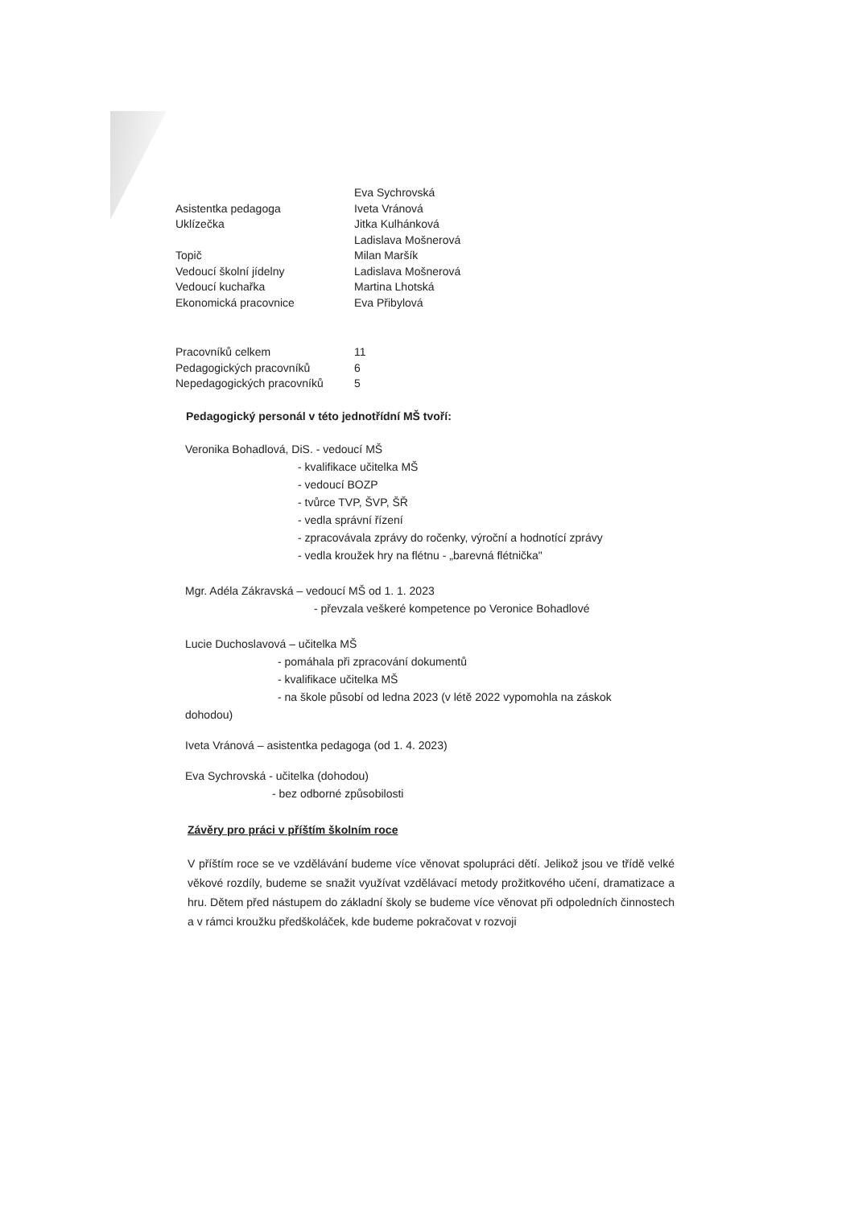| | Eva Sychrovská |
| Asistentka pedagoga | Iveta Vránová |
| Uklízečka | Jitka Kulhánková |
| | Ladislava Mošnerová |
| Topič | Milan Maršík |
| Vedoucí školní jídelny | Ladislava Mošnerová |
| Vedoucí kuchařka | Martina Lhotská |
| Ekonomická pracovnice | Eva Přibylová |
| Pracovníků celkem | 11 |
| Pedagogických pracovníků | 6 |
| Nepedagogických pracovníků | 5 |
Pedagogický personál v této jednotřídní MŠ tvoří:
Veronika Bohadlová, DiS. - vedoucí MŠ
- kvalifikace učitelka MŠ
- vedoucí BOZP
- tvůrce TVP, ŠVP, ŠŘ
- vedla správní řízení
- zpracovávala zprávy do ročenky, výroční a hodnotící zprávy
- vedla kroužek hry na flétnu - „barevná flétnička"
Mgr. Adéla Zákravská – vedoucí MŠ od 1. 1. 2023
- převzala veškeré kompetence po Veronice Bohadlové
Lucie Duchoslavová – učitelka MŠ
- pomáhala při zpracování dokumentů
- kvalifikace učitelka MŠ
- na škole působí od ledna 2023 (v létě 2022 vypomohla na záskok
dohodou)
Iveta Vránová – asistentka pedagoga (od 1. 4. 2023)
Eva Sychrovská - učitelka (dohodou)
- bez odborné způsobilosti
Závěry pro práci v příštím školním roce
V příštím roce se ve vzdělávání budeme více věnovat spolupráci dětí. Jelikož jsou ve třídě velké věkové rozdíly, budeme se snažit využívat vzdělávací metody prožitkového učení, dramatizace a hru. Dětem před nástupem do základní školy se budeme více věnovat při odpoledních činnostech a v rámci kroužku předškoláček, kde budeme pokračovat v rozvoji